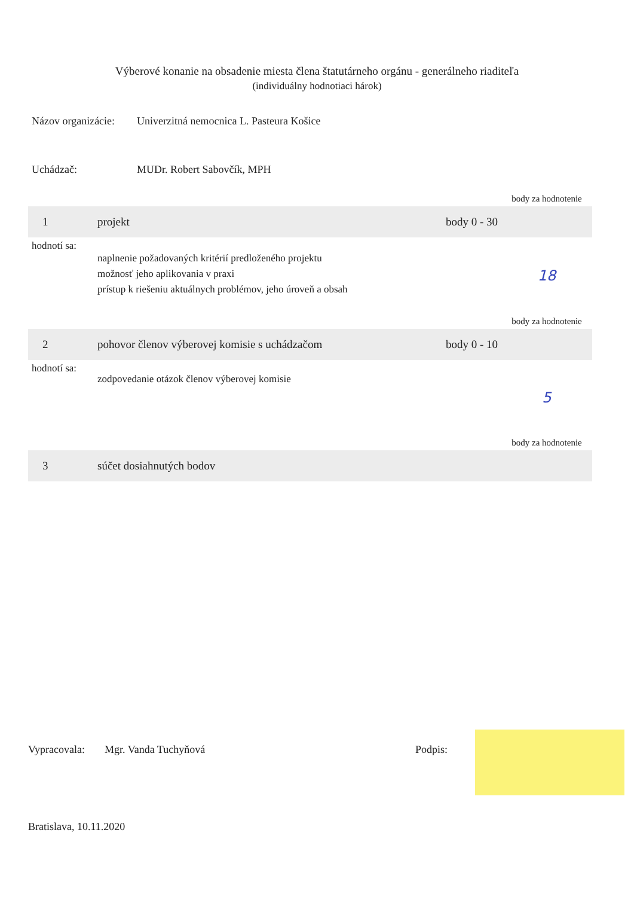Výberové konanie na obsadenie miesta člena štatutárneho orgánu - generálneho riaditeľa
(individuálny hodnotiaci hárok)
Názov organizácie:
Univerzitná nemocnica L. Pasteura Košice
Uchádzač: MUDr. Robert Sabovčík, MPH
| | | | body za hodnotenie |
| 1 | projekt | body 0 - 30 | |
| hodnotí sa: | naplnenie požadovaných kritérií predloženého projektu možnosť jeho aplikovania v praxi prístup k riešeniu aktuálnych problémov, jeho úroveň a obsah | | 18 |
| | | | body za hodnotenie |
| 2 | pohovor členov výberovej komisie s uchádzačom | body 0 - 10 | |
| hodnotí sa: | zodpovedanie otázok členov výberovej komisie | | 5 |
| | | | body za hodnotenie |
| 3 | súčet dosiahnutých bodov | | |
Vypracovala:
Mgr. Vanda Tuchyňová Podpis:
Bratislava, 10.11.2020